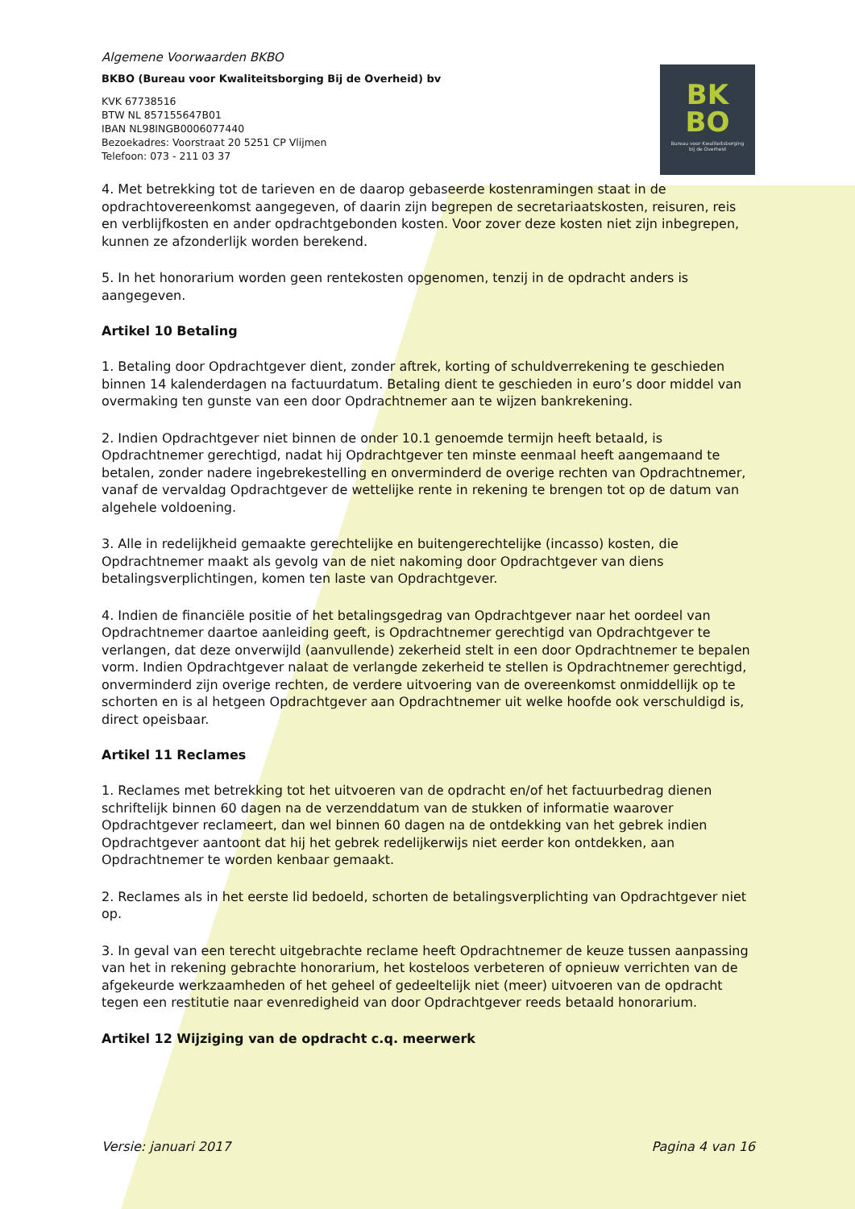Algemene Voorwaarden BKBO
BKBO (Bureau voor Kwaliteitsborging Bij de Overheid) bv
KVK 67738516
BTW NL 857155647B01
IBAN NL98INGB0006077440
Bezoekadres: Voorstraat 20 5251 CP Vlijmen
Telefoon: 073 - 211 03 37
BK
BO
Bureau voor Kwaliteitsborging
bij de Overheid
4. Met betrekking tot de tarieven en de daarop gebaseerde kostenramingen staat in de opdrachtovereenkomst aangegeven, of daarin zijn begrepen de secretariaatskosten, reisuren, reis en verblijfkosten en ander opdrachtgebonden kosten. Voor zover deze kosten niet zijn inbegrepen, kunnen ze afzonderlijk worden berekend.
5. In het honorarium worden geen rentekosten opgenomen, tenzij in de opdracht anders is aangegeven.
Artikel 10 Betaling
1. Betaling door Opdrachtgever dient, zonder aftrek, korting of schuldverrekening te geschieden binnen 14 kalenderdagen na factuurdatum. Betaling dient te geschieden in euro’s door middel van overmaking ten gunste van een door Opdrachtnemer aan te wijzen bankrekening.
2. Indien Opdrachtgever niet binnen de onder 10.1 genoemde termijn heeft betaald, is Opdrachtnemer gerechtigd, nadat hij Opdrachtgever ten minste eenmaal heeft aangemaand te betalen, zonder nadere ingebrekestelling en onverminderd de overige rechten van Opdrachtnemer, vanaf de vervaldag Opdrachtgever de wettelijke rente in rekening te brengen tot op de datum van algehele voldoening.
3. Alle in redelijkheid gemaakte gerechtelijke en buitengerechtelijke (incasso) kosten, die Opdrachtnemer maakt als gevolg van de niet nakoming door Opdrachtgever van diens betalingsverplichtingen, komen ten laste van Opdrachtgever.
4. Indien de financiële positie of het betalingsgedrag van Opdrachtgever naar het oordeel van Opdrachtnemer daartoe aanleiding geeft, is Opdrachtnemer gerechtigd van Opdrachtgever te verlangen, dat deze onverwijld (aanvullende) zekerheid stelt in een door Opdrachtnemer te bepalen vorm. Indien Opdrachtgever nalaat de verlangde zekerheid te stellen is Opdrachtnemer gerechtigd, onverminderd zijn overige rechten, de verdere uitvoering van de overeenkomst onmiddellijk op te schorten en is al hetgeen Opdrachtgever aan Opdrachtnemer uit welke hoofde ook verschuldigd is, direct opeisbaar.
Artikel 11 Reclames
1. Reclames met betrekking tot het uitvoeren van de opdracht en/of het factuurbedrag dienen schriftelijk binnen 60 dagen na de verzenddatum van de stukken of informatie waarover Opdrachtgever reclameert, dan wel binnen 60 dagen na de ontdekking van het gebrek indien Opdrachtgever aantoont dat hij het gebrek redelijkerwijs niet eerder kon ontdekken, aan Opdrachtnemer te worden kenbaar gemaakt.
2. Reclames als in het eerste lid bedoeld, schorten de betalingsverplichting van Opdrachtgever niet op.
3. In geval van een terecht uitgebrachte reclame heeft Opdrachtnemer de keuze tussen aanpassing van het in rekening gebrachte honorarium, het kosteloos verbeteren of opnieuw verrichten van de afgekeurde werkzaamheden of het geheel of gedeeltelijk niet (meer) uitvoeren van de opdracht tegen een restitutie naar evenredigheid van door Opdrachtgever reeds betaald honorarium.
Artikel 12 Wijziging van de opdracht c.q. meerwerk
Versie: januari 2017 Pagina 4 van 16